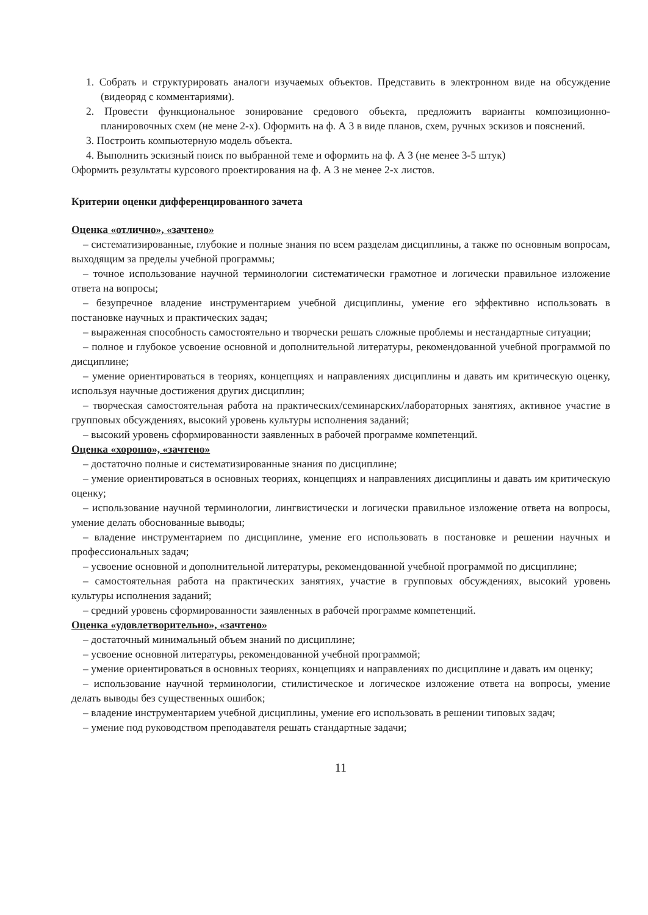1. Собрать и структурировать аналоги изучаемых объектов. Представить в электронном виде на обсуждение (видеоряд с комментариями).
2. Провести функциональное зонирование средового объекта, предложить варианты композиционно-планировочных схем (не мене 2-х). Оформить на ф. А 3 в виде планов, схем, ручных эскизов и пояснений.
3. Построить компьютерную модель объекта.
4. Выполнить эскизный поиск по выбранной теме и оформить на ф. А 3 (не менее 3-5 штук)
Оформить результаты курсового проектирования на ф. А 3 не менее 2-х листов.
Критерии оценки дифференцированного зачета
Оценка «отлично», «зачтено»
– систематизированные, глубокие и полные знания по всем разделам дисциплины, а также по основным вопросам, выходящим за пределы учебной программы;
– точное использование научной терминологии систематически грамотное и логически правильное изложение ответа на вопросы;
– безупречное владение инструментарием учебной дисциплины, умение его эффективно использовать в постановке научных и практических задач;
– выраженная способность самостоятельно и творчески решать сложные проблемы и нестандартные ситуации;
– полное и глубокое усвоение основной и дополнительной литературы, рекомендованной учебной программой по дисциплине;
– умение ориентироваться в теориях, концепциях и направлениях дисциплины и давать им критическую оценку, используя научные достижения других дисциплин;
– творческая самостоятельная работа на практических/семинарских/лабораторных занятиях, активное участие в групповых обсуждениях, высокий уровень культуры исполнения заданий;
– высокий уровень сформированности заявленных в рабочей программе компетенций.
Оценка «хорошо», «зачтено»
– достаточно полные и систематизированные знания по дисциплине;
– умение ориентироваться в основных теориях, концепциях и направлениях дисциплины и давать им критическую оценку;
– использование научной терминологии, лингвистически и логически правильное изложение ответа на вопросы, умение делать обоснованные выводы;
– владение инструментарием по дисциплине, умение его использовать в постановке и решении научных и профессиональных задач;
– усвоение основной и дополнительной литературы, рекомендованной учебной программой по дисциплине;
– самостоятельная работа на практических занятиях, участие в групповых обсуждениях, высокий уровень культуры исполнения заданий;
– средний уровень сформированности заявленных в рабочей программе компетенций.
Оценка «удовлетворительно», «зачтено»
– достаточный минимальный объем знаний по дисциплине;
– усвоение основной литературы, рекомендованной учебной программой;
– умение ориентироваться в основных теориях, концепциях и направлениях по дисциплине и давать им оценку;
– использование научной терминологии, стилистическое и логическое изложение ответа на вопросы, умение делать выводы без существенных ошибок;
– владение инструментарием учебной дисциплины, умение его использовать в решении типовых задач;
– умение под руководством преподавателя решать стандартные задачи;
11